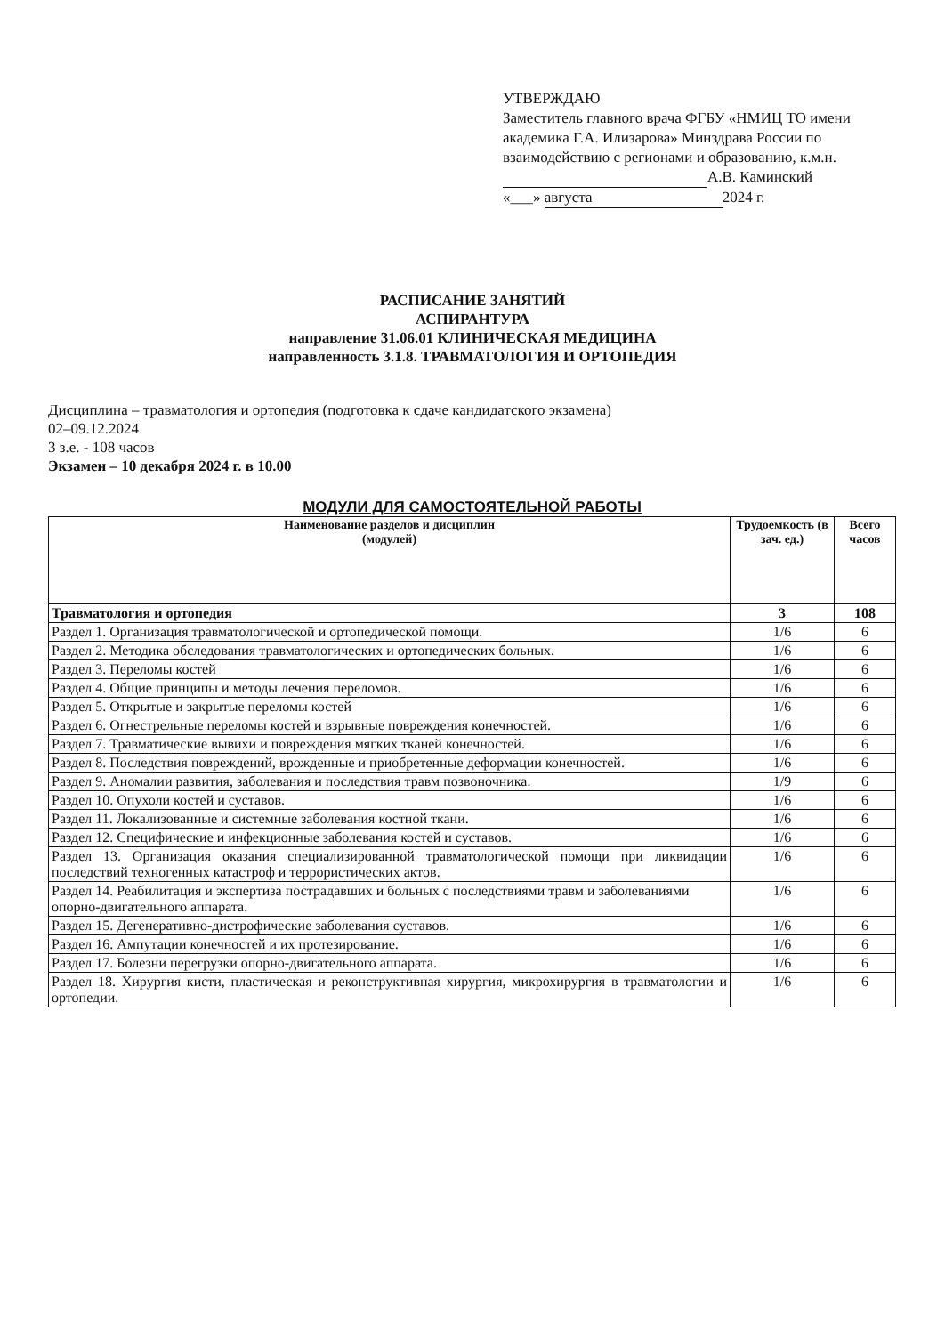УТВЕРЖДАЮ
Заместитель главного врача ФГБУ «НМИЦ ТО имени академика Г.А. Илизарова» Минздрава России по взаимодействию с регионами и образованию, к.м.н.
А.В. Каминский
«___» августа 2024 г.
РАСПИСАНИЕ ЗАНЯТИЙ
АСПИРАНТУРА
направление 31.06.01 КЛИНИЧЕСКАЯ МЕДИЦИНА
направленность 3.1.8. ТРАВМАТОЛОГИЯ И ОРТОПЕДИЯ
Дисциплина – травматология и ортопедия (подготовка к сдаче кандидатского экзамена)
02–09.12.2024
3 з.е. - 108 часов
Экзамен – 10 декабря 2024 г. в 10.00
МОДУЛИ ДЛЯ САМОСТОЯТЕЛЬНОЙ РАБОТЫ
| Наименование разделов и дисциплин (модулей) | Трудоемкость (в зач. ед.) | Всего часов |
| --- | --- | --- |
| Травматология и ортопедия | 3 | 108 |
| Раздел 1. Организация травматологической и ортопедической помощи. | 1/6 | 6 |
| Раздел 2. Методика обследования травматологических и ортопедических больных. | 1/6 | 6 |
| Раздел 3. Переломы костей | 1/6 | 6 |
| Раздел 4. Общие принципы и методы лечения переломов. | 1/6 | 6 |
| Раздел 5. Открытые и закрытые переломы костей | 1/6 | 6 |
| Раздел 6. Огнестрельные переломы костей и взрывные повреждения конечностей. | 1/6 | 6 |
| Раздел 7. Травматические вывихи и повреждения мягких тканей конечностей. | 1/6 | 6 |
| Раздел 8. Последствия повреждений, врожденные и приобретенные деформации конечностей. | 1/6 | 6 |
| Раздел 9. Аномалии развития, заболевания и последствия травм позвоночника. | 1/9 | 6 |
| Раздел 10. Опухоли костей и суставов. | 1/6 | 6 |
| Раздел 11. Локализованные и системные заболевания костной ткани. | 1/6 | 6 |
| Раздел 12. Специфические и инфекционные заболевания костей и суставов. | 1/6 | 6 |
| Раздел 13. Организация оказания специализированной травматологической помощи при ликвидации последствий техногенных катастроф и террористических актов. | 1/6 | 6 |
| Раздел 14. Реабилитация и экспертиза пострадавших и больных с последствиями травм и заболеваниями опорно-двигательного аппарата. | 1/6 | 6 |
| Раздел 15. Дегенеративно-дистрофические заболевания суставов. | 1/6 | 6 |
| Раздел 16. Ампутации конечностей и их протезирование. | 1/6 | 6 |
| Раздел 17. Болезни перегрузки опорно-двигательного аппарата. | 1/6 | 6 |
| Раздел 18. Хирургия кисти, пластическая и реконструктивная хирургия, микрохирургия в травматологии и ортопедии. | 1/6 | 6 |